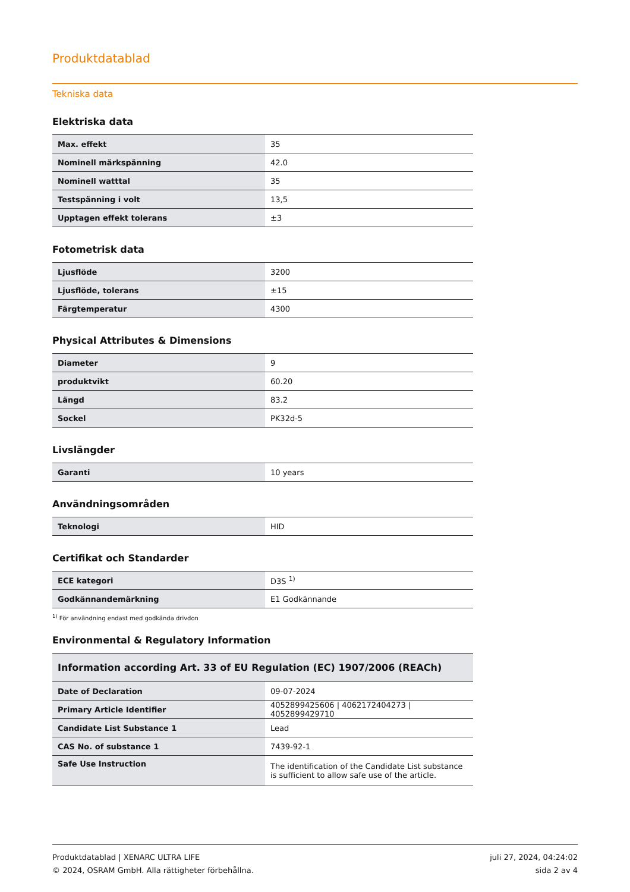Produktdatablad
Tekniska data
Elektriska data
| Max. effekt | 35 |
| Nominell märkspänning | 42.0 |
| Nominell watttal | 35 |
| Testspänning i volt | 13,5 |
| Upptagen effekt tolerans | ±3 |
Fotometrisk data
| Ljusflöde | 3200 |
| Ljusflöde, tolerans | ±15 |
| Färgtemperatur | 4300 |
Physical Attributes & Dimensions
| Diameter | 9 |
| produktvikt | 60.20 |
| Längd | 83.2 |
| Sockel | PK32d-5 |
Livslängder
| Garanti | 10 years |
Användningsområden
| Teknologi | HID |
Certifikat och Standarder
| ECE kategori | D3S <sup>1)</sup> |
| Godkännandemärkning | E1 Godkännande |
<sup>1)</sup> För användning endast med godkända drivdon
Environmental & Regulatory Information
| Information according Art. 33 of EU Regulation (EC) 1907/2006 (REACh) | |
| --- | --- |
| Date of Declaration | 09-07-2024 |
| Primary Article Identifier | 4052899425606 / 4062172404273 / 4052899429710 |
| Candidate List Substance 1 | Lead |
| CAS No. of substance 1 | 7439-92-1 |
| Safe Use Instruction | The identification of the Candidate List substance is sufficient to allow safe use of the article. |
Produktdatablad | XENARC ULTRA LIFE
© 2024, OSRAM GmbH. Alla rättigheter förbehållna.
juli 27, 2024, 04:24:02
sida 2 av 4